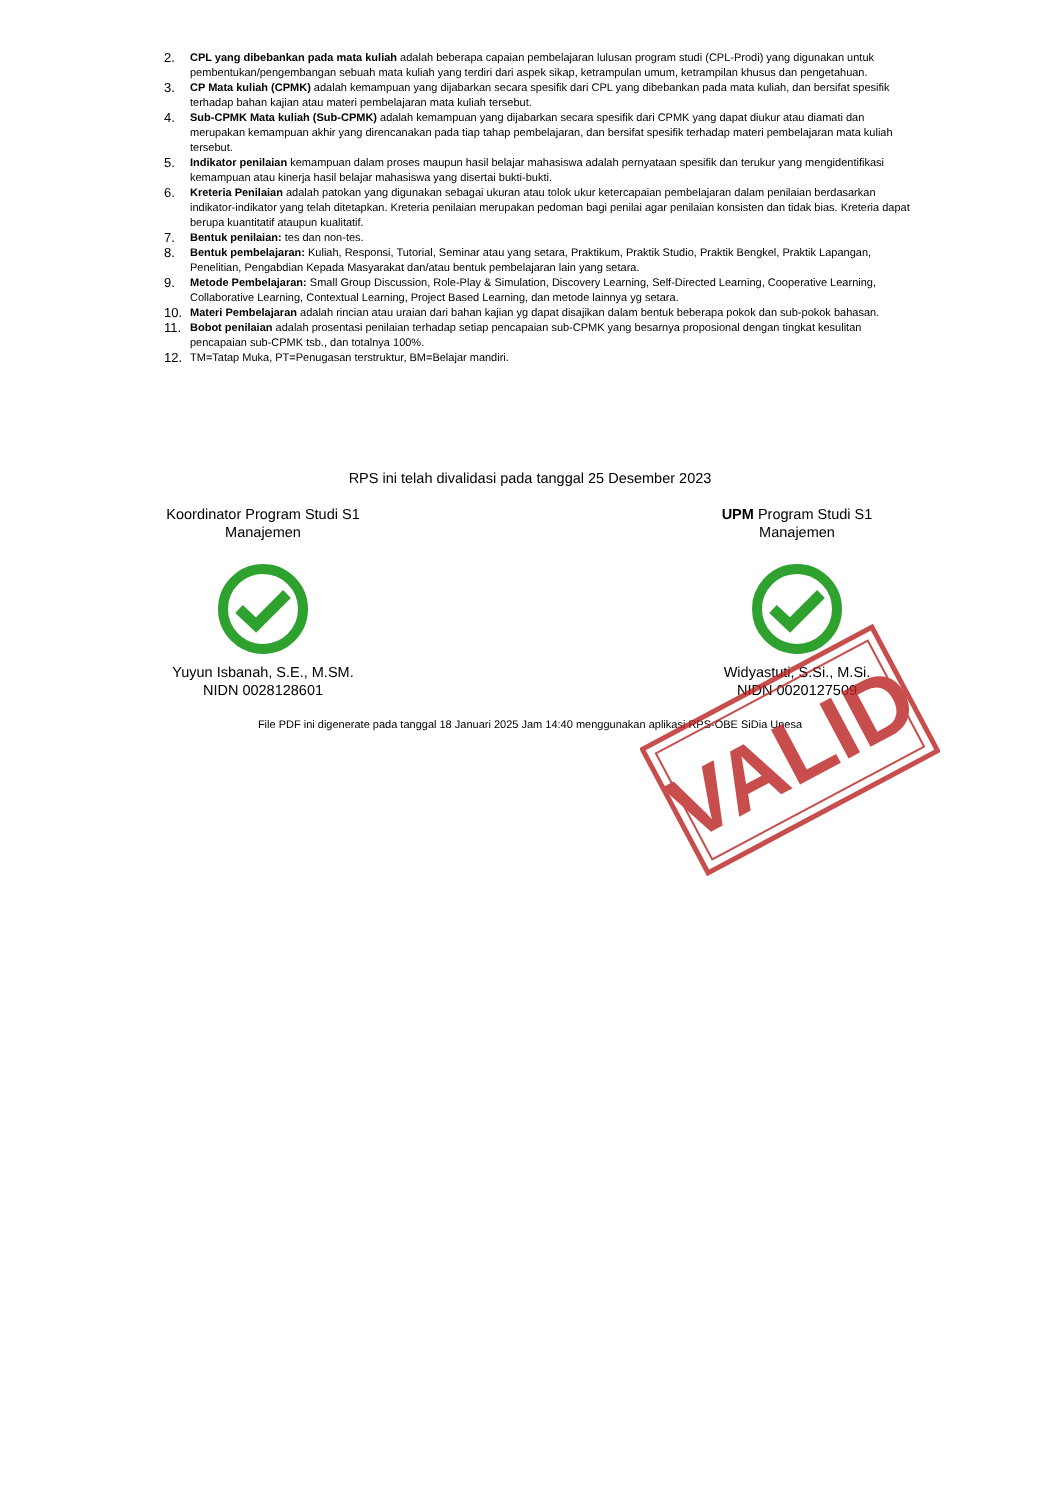2. CPL yang dibebankan pada mata kuliah adalah beberapa capaian pembelajaran lulusan program studi (CPL-Prodi) yang digunakan untuk pembentukan/pengembangan sebuah mata kuliah yang terdiri dari aspek sikap, ketrampulan umum, ketrampilan khusus dan pengetahuan.
3. CP Mata kuliah (CPMK) adalah kemampuan yang dijabarkan secara spesifik dari CPL yang dibebankan pada mata kuliah, dan bersifat spesifik terhadap bahan kajian atau materi pembelajaran mata kuliah tersebut.
4. Sub-CPMK Mata kuliah (Sub-CPMK) adalah kemampuan yang dijabarkan secara spesifik dari CPMK yang dapat diukur atau diamati dan merupakan kemampuan akhir yang direncanakan pada tiap tahap pembelajaran, dan bersifat spesifik terhadap materi pembelajaran mata kuliah tersebut.
5. Indikator penilaian kemampuan dalam proses maupun hasil belajar mahasiswa adalah pernyataan spesifik dan terukur yang mengidentifikasi kemampuan atau kinerja hasil belajar mahasiswa yang disertai bukti-bukti.
6. Kreteria Penilaian adalah patokan yang digunakan sebagai ukuran atau tolok ukur ketercapaian pembelajaran dalam penilaian berdasarkan indikator-indikator yang telah ditetapkan. Kreteria penilaian merupakan pedoman bagi penilai agar penilaian konsisten dan tidak bias. Kreteria dapat berupa kuantitatif ataupun kualitatif.
7. Bentuk penilaian: tes dan non-tes.
8. Bentuk pembelajaran: Kuliah, Responsi, Tutorial, Seminar atau yang setara, Praktikum, Praktik Studio, Praktik Bengkel, Praktik Lapangan, Penelitian, Pengabdian Kepada Masyarakat dan/atau bentuk pembelajaran lain yang setara.
9. Metode Pembelajaran: Small Group Discussion, Role-Play & Simulation, Discovery Learning, Self-Directed Learning, Cooperative Learning, Collaborative Learning, Contextual Learning, Project Based Learning, dan metode lainnya yg setara.
10. Materi Pembelajaran adalah rincian atau uraian dari bahan kajian yg dapat disajikan dalam bentuk beberapa pokok dan sub-pokok bahasan.
11. Bobot penilaian adalah prosentasi penilaian terhadap setiap pencapaian sub-CPMK yang besarnya proposional dengan tingkat kesulitan pencapaian sub-CPMK tsb., dan totalnya 100%.
12. TM=Tatap Muka, PT=Penugasan terstruktur, BM=Belajar mandiri.
RPS ini telah divalidasi pada tanggal 25 Desember 2023
Koordinator Program Studi S1
Manajemen Yuyun Isbanah, S.E., M.SM.
NIDN 0028128601
UPM Program Studi S1
Manajemen Widyastuti, S.Si., M.Si.
NIDN 0020127509
File PDF ini digenerate pada tanggal 18 Januari 2025 Jam 14:40 menggunakan aplikasi RPS-OBE SiDia Unesa
VALID